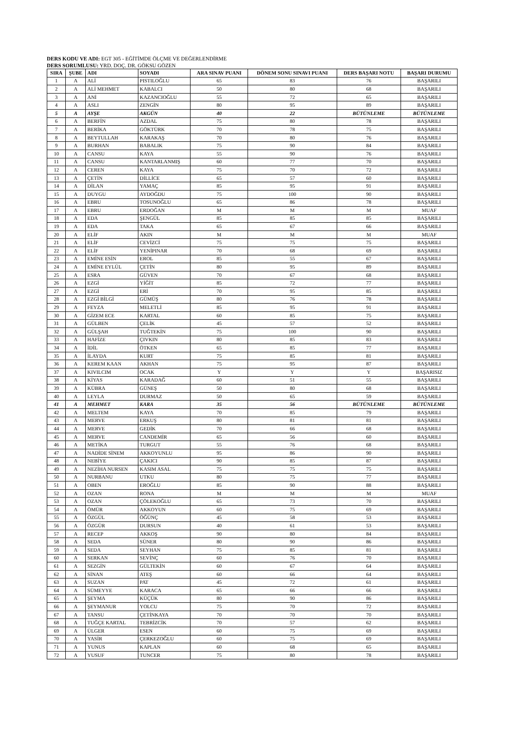DERS KODU VE ADI: EGT 305 - EĞİTİMDE ÖLÇME VE DEĞERLENDİRME
DERS SORUMLUSU: YRD. DOÇ. DR. GÖKSU GÖZEN
| SIRA | ŞUBE | ADI | SOYADI | ARA SINAV PUANI | DÖNEM SONU SINAVI PUANI | DERS BAŞARI NOTU | BAŞARI DURUMU |
| --- | --- | --- | --- | --- | --- | --- | --- |
| 1 | A | ALİ | PISTILOĞLU | 65 | 83 | 76 | BAŞARILI |
| 2 | A | ALİ MEHMET | KABALCI | 50 | 80 | 68 | BAŞARILI |
| 3 | A | ANİ | KAZANCIOĞLU | 55 | 72 | 65 | BAŞARILI |
| 4 | A | ASLI | ZENGİN | 80 | 95 | 89 | BAŞARILI |
| 5 | A | AYŞE | AKGÜN | 40 | 22 | BÜTÜNLEME | BÜTÜNLEME |
| 6 | A | BERFİN | AZDAL | 75 | 80 | 78 | BAŞARILI |
| 7 | A | BERİKA | GÖKTÜRK | 70 | 78 | 75 | BAŞARILI |
| 8 | A | BEYTULLAH | KARAKAŞ | 70 | 80 | 76 | BAŞARILI |
| 9 | A | BURHAN | BABALIK | 75 | 90 | 84 | BAŞARILI |
| 10 | A | CANSU | KAYA | 55 | 90 | 76 | BAŞARILI |
| 11 | A | CANSU | KANTARLANMIŞ | 60 | 77 | 70 | BAŞARILI |
| 12 | A | CEREN | KAYA | 75 | 70 | 72 | BAŞARILI |
| 13 | A | ÇETİN | DİLLİCE | 65 | 57 | 60 | BAŞARILI |
| 14 | A | DİLAN | YAMAÇ | 85 | 95 | 91 | BAŞARILI |
| 15 | A | DUYGU | AYDOĞDU | 75 | 100 | 90 | BAŞARILI |
| 16 | A | EBRU | TOSUNOĞLU | 65 | 86 | 78 | BAŞARILI |
| 17 | A | EBRU | ERDOĞAN | M | M | M | MUAF |
| 18 | A | EDA | ŞENGÜL | 85 | 85 | 85 | BAŞARILI |
| 19 | A | EDA | TAKA | 65 | 67 | 66 | BAŞARILI |
| 20 | A | ELİF | AKIN | M | M | M | MUAF |
| 21 | A | ELİF | CEVİZCİ | 75 | 75 | 75 | BAŞARILI |
| 22 | A | ELİF | YENİPINAR | 70 | 68 | 69 | BAŞARILI |
| 23 | A | EMİNE ESİN | EROL | 85 | 55 | 67 | BAŞARILI |
| 24 | A | EMİNE EYLÜL | ÇETİN | 80 | 95 | 89 | BAŞARILI |
| 25 | A | ESRA | GÜVEN | 70 | 67 | 68 | BAŞARILI |
| 26 | A | EZGİ | YİĞİT | 85 | 72 | 77 | BAŞARILI |
| 27 | A | EZGİ | ERİ | 70 | 95 | 85 | BAŞARILI |
| 28 | A | EZGİ BİLGİ | GÜMÜŞ | 80 | 76 | 78 | BAŞARILI |
| 29 | A | FEYZA | MELETLİ | 85 | 95 | 91 | BAŞARILI |
| 30 | A | GİZEM ECE | KARTAL | 60 | 85 | 75 | BAŞARILI |
| 31 | A | GÜLBEN | ÇELİK | 45 | 57 | 52 | BAŞARILI |
| 32 | A | GÜLŞAH | TUĞTEKİN | 75 | 100 | 90 | BAŞARILI |
| 33 | A | HAFİZE | ÇIVKIN | 80 | 85 | 83 | BAŞARILI |
| 34 | A | İDİL | ÖTKEN | 65 | 85 | 77 | BAŞARILI |
| 35 | A | İLAYDA | KURT | 75 | 85 | 81 | BAŞARILI |
| 36 | A | KEREM KAAN | AKHAN | 75 | 95 | 87 | BAŞARILI |
| 37 | A | KIVILCIM | OCAK | Y | Y | Y | BAŞARISIZ |
| 38 | A | KİYAS | KARADAĞ | 60 | 51 | 55 | BAŞARILI |
| 39 | A | KÜBRA | GÜNEŞ | 50 | 80 | 68 | BAŞARILI |
| 40 | A | LEYLA | DURMAZ | 50 | 65 | 59 | BAŞARILI |
| 41 | A | MEHMET | KARA | 35 | 56 | BÜTÜNLEME | BÜTÜNLEME |
| 42 | A | MELTEM | KAYA | 70 | 85 | 79 | BAŞARILI |
| 43 | A | MERVE | ERKUŞ | 80 | 81 | 81 | BAŞARILI |
| 44 | A | MERVE | GEDİK | 70 | 66 | 68 | BAŞARILI |
| 45 | A | MERVE | CANDEMİR | 65 | 56 | 60 | BAŞARILI |
| 46 | A | METİKA | TURGUT | 55 | 76 | 68 | BAŞARILI |
| 47 | A | NADİDE SİNEM | AKKOYUNLU | 95 | 86 | 90 | BAŞARILI |
| 48 | A | NEBİYE | ÇAKICI | 90 | 85 | 87 | BAŞARILI |
| 49 | A | NEZİHA NURSEN | KASIM ASAL | 75 | 75 | 75 | BAŞARILI |
| 50 | A | NURBANU | UTKU | 80 | 75 | 77 | BAŞARILI |
| 51 | A | OBEN | EROĞLU | 85 | 90 | 88 | BAŞARILI |
| 52 | A | OZAN | RONA | M | M | M | MUAF |
| 53 | A | OZAN | ÇÖLEKOĞLU | 65 | 73 | 70 | BAŞARILI |
| 54 | A | ÖMÜR | AKKOYUN | 60 | 75 | 69 | BAŞARILI |
| 55 | A | ÖZGÜL | ÖĞÜNÇ | 45 | 58 | 53 | BAŞARILI |
| 56 | A | ÖZGÜR | DURSUN | 40 | 61 | 53 | BAŞARILI |
| 57 | A | RECEP | AKKOŞ | 90 | 80 | 84 | BAŞARILI |
| 58 | A | SEDA | SÜNER | 80 | 90 | 86 | BAŞARILI |
| 59 | A | SEDA | SEYHAN | 75 | 85 | 81 | BAŞARILI |
| 60 | A | SERKAN | SEVİNÇ | 60 | 76 | 70 | BAŞARILI |
| 61 | A | SEZGİN | GÜLTEKİN | 60 | 67 | 64 | BAŞARILI |
| 62 | A | SİNAN | ATEŞ | 60 | 66 | 64 | BAŞARILI |
| 63 | A | SUZAN | PAT | 45 | 72 | 61 | BAŞARILI |
| 64 | A | SÜMEYYE | KARACA | 65 | 66 | 66 | BAŞARILI |
| 65 | A | ŞEYMA | KÜÇÜK | 80 | 90 | 86 | BAŞARILI |
| 66 | A | ŞEYMANUR | YOLCU | 75 | 70 | 72 | BAŞARILI |
| 67 | A | TANSU | ÇETİNKAYA | 70 | 70 | 70 | BAŞARILI |
| 68 | A | TUĞÇE KARTAL | TEBRİZCİK | 70 | 57 | 62 | BAŞARILI |
| 69 | A | ÜLGER | ESEN | 60 | 75 | 69 | BAŞARILI |
| 70 | A | YASİR | ÇERKEZOĞLU | 60 | 75 | 69 | BAŞARILI |
| 71 | A | YUNUS | KAPLAN | 60 | 68 | 65 | BAŞARILI |
| 72 | A | YUSUF | TUNCER | 75 | 80 | 78 | BAŞARILI |